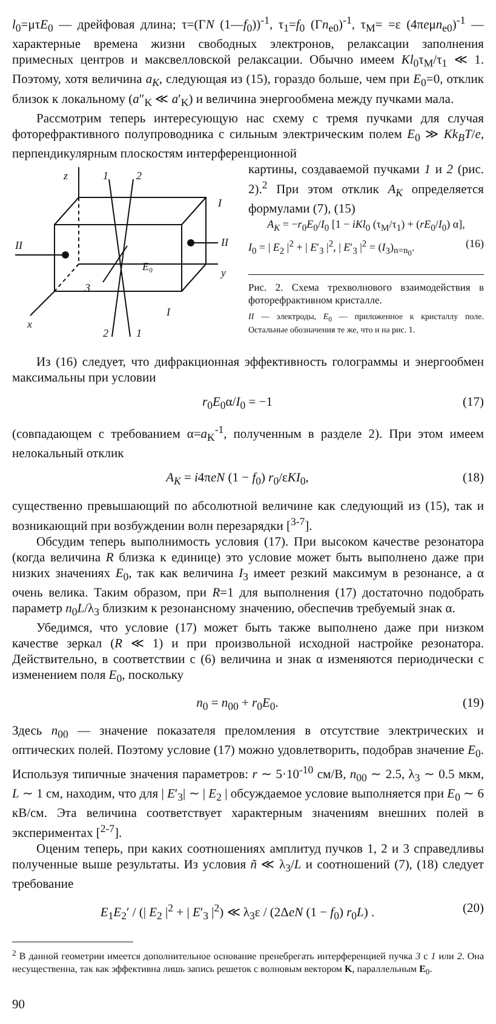l<sub>0</sub>=μτE<sub>0</sub> — дрейфовая длина; τ=(ΓN (1—f<sub>0</sub>))<sup>-1</sup>, τ<sub>1</sub>=f<sub>0</sub> (Γn<sub>e0</sub>)<sup>-1</sup>, τ<sub>M</sub>= =ε (4πeμn<sub>e0</sub>)<sup>-1</sup> — характерные времена жизни свободных электронов, релаксации заполнения примесных центров и максвелловской релаксации. Обычно имеем Kl<sub>0</sub>τ<sub>M</sub>/τ<sub>1</sub> ≪ 1. Поэтому, хотя величина a<sub>K</sub>, следующая из (15), гораздо больше, чем при E<sub>0</sub>=0, отклик близок к локальному (a″<sub>K</sub> ≪ a′<sub>K</sub>) и величина энергообмена между пучками мала.
Рассмотрим теперь интересующую нас схему с тремя пучками для случая фоторефрактивного полупроводника с сильным электрическим полем E<sub>0</sub> ≫ Kk<sub>B</sub>T/e, перпендикулярным плоскостям интерференционной
z
y
x
E₀
1
2
2
1
3
I
I
II
II
картины, создаваемой пучками 1 и 2 (рис. 2).<sup>2</sup> При этом отклик A<sub>K</sub> определяется формулами (7), (15)
A<sub>K</sub> = −r<sub>0</sub>E<sub>0</sub>/I<sub>0</sub> [1 − iKl<sub>0</sub> (τ<sub>M</sub>/τ<sub>1</sub>) + (rE<sub>0</sub>/I<sub>0</sub>) α],
I<sub>0</sub> = | E<sub>2</sub> |<sup>2</sup> + | E′<sub>3</sub> |<sup>2</sup>, | E′<sub>3</sub> |<sup>2</sup> = (I<sub>3</sub>)<sub>n=n<sub>0</sub></sub>. (16)
Рис. 2. Схема трехволнового взаимодействия в фоторефрактивном кристалле.
II — электроды, E<sub>0</sub> — приложенное к кристаллу поле. Остальные обозначения те же, что и на рис. 1.
Из (16) следует, что дифракционная эффективность голограммы и энергообмен максимальны при условии
r<sub>0</sub>E<sub>0</sub>α/I<sub>0</sub> = −1 (17)
(совпадающем с требованием α=a<sub>K</sub><sup>-1</sup>, полученным в разделе 2). При этом имеем нелокальный отклик
A<sub>K</sub> = i4πeN (1 − f<sub>0</sub>) r<sub>0</sub>/εKI<sub>0</sub>, (18)
существенно превышающий по абсолютной величине как следующий из (15), так и возникающий при возбуждении волн перезарядки [<sup>3-7</sup>].
Обсудим теперь выполнимость условия (17). При высоком качестве резонатора (когда величина R близка к единице) это условие может быть выполнено даже при низких значениях E<sub>0</sub>, так как величина I<sub>3</sub> имеет резкий максимум в резонансе, а α очень велика. Таким образом, при R=1 для выполнения (17) достаточно подобрать параметр n<sub>0</sub>L/λ<sub>3</sub> близким к резонансному значению, обеспечив требуемый знак α.
Убедимся, что условие (17) может быть также выполнено даже при низком качестве зеркал (R ≪ 1) и при произвольной исходной настройке резонатора. Действительно, в соответствии с (6) величина и знак α изменяются периодически с изменением поля E<sub>0</sub>, поскольку
n<sub>0</sub> = n<sub>00</sub> + r<sub>0</sub>E<sub>0</sub>. (19)
Здесь n<sub>00</sub> — значение показателя преломления в отсутствие электрических и оптических полей. Поэтому условие (17) можно удовлетворить, подобрав значение E<sub>0</sub>. Используя типичные значения параметров: r ∼ 5·10<sup>-10</sup> см/В, n<sub>00</sub> ∼ 2.5, λ<sub>3</sub> ∼ 0.5 мкм, L ∼ 1 см, находим, что для | E′<sub>3</sub>| ∼ | E<sub>2</sub> | обсуждаемое условие выполняется при E<sub>0</sub> ∼ 6 кВ/см. Эта величина соответствует характерным значениям внешних полей в экспериментах [<sup>2-7</sup>].
Оценим теперь, при каких соотношениях амплитуд пучков 1, 2 и 3 справедливы полученные выше результаты. Из условия ñ ≪ λ<sub>3</sub>/L и соотношений (7), (18) следует требование
E<sub>1</sub>E<sub>2</sub>′ / (| E<sub>2</sub> |<sup>2</sup> + | E′<sub>3</sub> |<sup>2</sup>) ≪ λ<sub>3</sub>ε / (2ΔeN (1 − f<sub>0</sub>) r<sub>0</sub>L) . (20)
<sup>2</sup> В данной геометрии имеется дополнительное основание пренебрегать интерференцией пучка 3 с 1 или 2. Она несущественна, так как эффективна лишь запись решеток с волновым вектором K, параллельным E<sub>0</sub>.
90